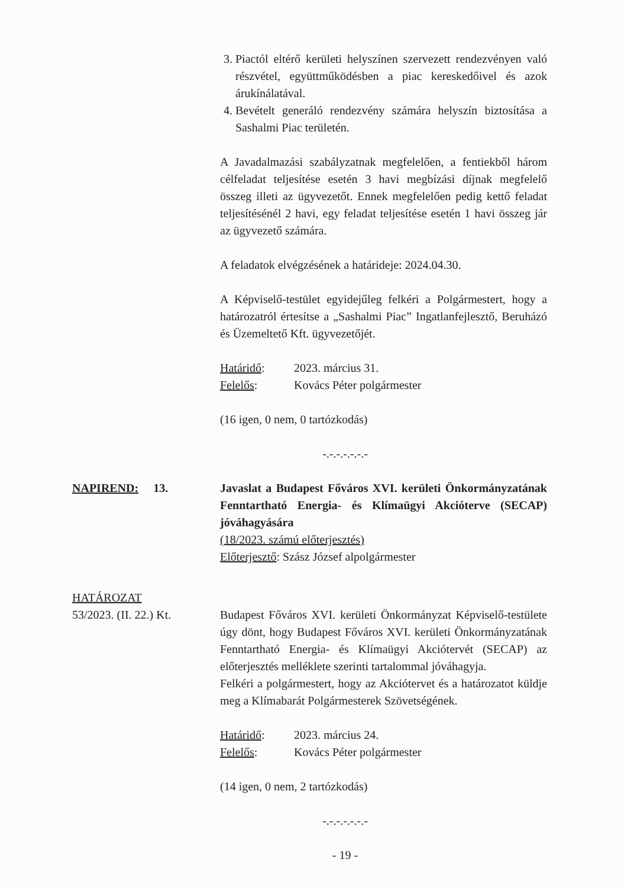3. Piactól eltérő kerületi helyszínen szervezett rendezvényen való részvétel, együttműködésben a piac kereskedőivel és azok árukínálatával.
4. Bevételt generáló rendezvény számára helyszín biztosítása a Sashalmi Piac területén.
A Javadalmazási szabályzatnak megfelelően, a fentiekből három célfeladat teljesítése esetén 3 havi megbízási díjnak megfelelő összeg illeti az ügyvezetőt. Ennek megfelelően pedig kettő feladat teljesítésénél 2 havi, egy feladat teljesítése esetén 1 havi összeg jár az ügyvezető számára.
A feladatok elvégzésének a határideje: 2024.04.30.
A Képviselő-testület egyidejűleg felkéri a Polgármestert, hogy a határozatról értesítse a „Sashalmi Piac” Ingatlanfejlesztő, Beruházó és Üzemeltető Kft. ügyvezetőjét.
Határidő: 2023. március 31.
Felelős: Kovács Péter polgármester
(16 igen, 0 nem, 0 tartózkodás)
-.-.-.-.-.-.-
NAPIREND: 13. Javaslat a Budapest Főváros XVI. kerületi Önkormányzatának Fenntartható Energia- és Klímaügyi Akcióterve (SECAP) jóváhagyására
(18/2023. számú előterjesztés)
Előterjesztő: Szász József alpolgármester
HATÁROZAT
53/2023. (II. 22.) Kt.
Budapest Főváros XVI. kerületi Önkormányzat Képviselő-testülete úgy dönt, hogy Budapest Főváros XVI. kerületi Önkormányzatának Fenntartható Energia- és Klímaügyi Akciótervét (SECAP) az előterjesztés melléklete szerinti tartalommal jóváhagyja.
Felkéri a polgármestert, hogy az Akciótervet és a határozatot küldje meg a Klímabarát Polgármesterek Szövetségének.
Határidő: 2023. március 24.
Felelős: Kovács Péter polgármester
(14 igen, 0 nem, 2 tartózkodás)
-.-.-.-.-.-.-
- 19 -